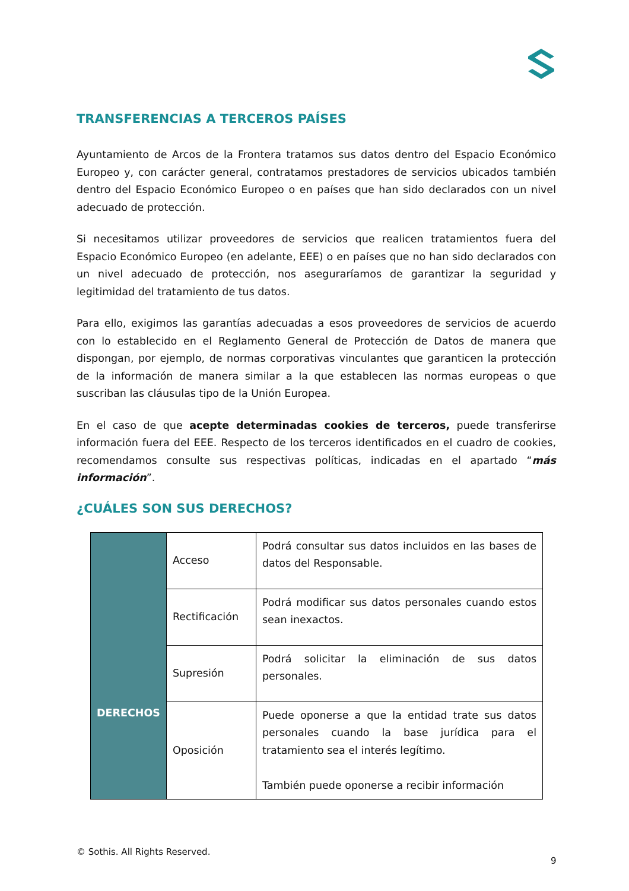TRANSFERENCIAS A TERCEROS PAÍSES
Ayuntamiento de Arcos de la Frontera tratamos sus datos dentro del Espacio Económico Europeo y, con carácter general, contratamos prestadores de servicios ubicados también dentro del Espacio Económico Europeo o en países que han sido declarados con un nivel adecuado de protección.
Si necesitamos utilizar proveedores de servicios que realicen tratamientos fuera del Espacio Económico Europeo (en adelante, EEE) o en países que no han sido declarados con un nivel adecuado de protección, nos aseguraríamos de garantizar la seguridad y legitimidad del tratamiento de tus datos.
Para ello, exigimos las garantías adecuadas a esos proveedores de servicios de acuerdo con lo establecido en el Reglamento General de Protección de Datos de manera que dispongan, por ejemplo, de normas corporativas vinculantes que garanticen la protección de la información de manera similar a la que establecen las normas europeas o que suscriban las cláusulas tipo de la Unión Europea.
En el caso de que acepte determinadas cookies de terceros, puede transferirse información fuera del EEE. Respecto de los terceros identificados en el cuadro de cookies, recomendamos consulte sus respectivas políticas, indicadas en el apartado “más información”.
¿CUÁLES SON SUS DERECHOS?
| DERECHOS | Acceso | Podrá consultar sus datos incluidos en las bases de datos del Responsable. |
| | Rectificación | Podrá modificar sus datos personales cuando estos sean inexactos. |
| | Supresión | Podrá solicitar la eliminación de sus datos personales. |
| | Oposición | Puede oponerse a que la entidad trate sus datos personales cuando la base jurídica para el tratamiento sea el interés legítimo. También puede oponerse a recibir información |
© Sothis. All Rights Reserved.
9